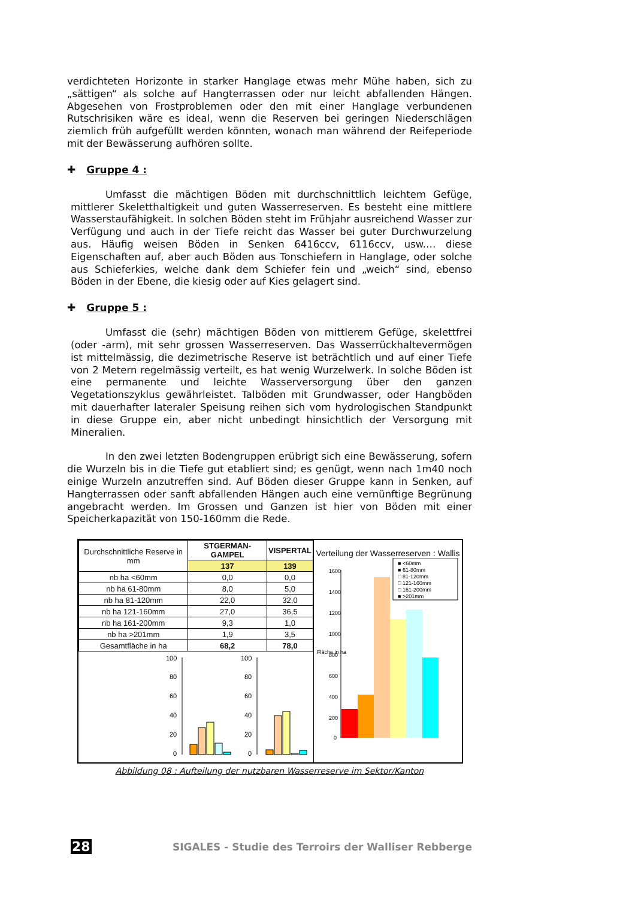verdichteten Horizonte in starker Hanglage etwas mehr Mühe haben, sich zu „sättigen“ als solche auf Hangterrassen oder nur leicht abfallenden Hängen. Abgesehen von Frostproblemen oder den mit einer Hanglage verbundenen Rutschrisiken wäre es ideal, wenn die Reserven bei geringen Niederschlägen ziemlich früh aufgefüllt werden könnten, wonach man während der Reifeperiode mit der Bewässerung aufhören sollte.
✚ Gruppe 4 :
Umfasst die mächtigen Böden mit durchschnittlich leichtem Gefüge, mittlerer Skeletthaltigkeit und guten Wasserreserven. Es besteht eine mittlere Wasserstaufähigkeit. In solchen Böden steht im Frühjahr ausreichend Wasser zur Verfügung und auch in der Tiefe reicht das Wasser bei guter Durchwurzelung aus. Häufig weisen Böden in Senken 6416ccv, 6116ccv, usw.… diese Eigenschaften auf, aber auch Böden aus Tonschiefern in Hanglage, oder solche aus Schieferkies, welche dank dem Schiefer fein und „weich“ sind, ebenso Böden in der Ebene, die kiesig oder auf Kies gelagert sind.
✚ Gruppe 5 :
Umfasst die (sehr) mächtigen Böden von mittlerem Gefüge, skelettfrei (oder -arm), mit sehr grossen Wasserreserven. Das Wasserrückhaltevermögen ist mittelmässig, die dezimetrische Reserve ist beträchtlich und auf einer Tiefe von 2 Metern regelmässig verteilt, es hat wenig Wurzelwerk. In solche Böden ist eine permanente und leichte Wasserversorgung über den ganzen Vegetationszyklus gewährleistet. Talböden mit Grundwasser, oder Hangböden mit dauerhafter lateraler Speisung reihen sich vom hydrologischen Standpunkt in diese Gruppe ein, aber nicht unbedingt hinsichtlich der Versorgung mit Mineralien.
In den zwei letzten Bodengruppen erübrigt sich eine Bewässerung, sofern die Wurzeln bis in die Tiefe gut etabliert sind; es genügt, wenn nach 1m40 noch einige Wurzeln anzutreffen sind. Auf Böden dieser Gruppe kann in Senken, auf Hangterrassen oder sanft abfallenden Hängen auch eine vernünftige Begrünung angebracht werden. Im Grossen und Ganzen ist hier von Böden mit einer Speicherkapazität von 150-160mm die Rede.
| Durchschnittliche Reserve in mm | STGERMAN-GAMPEL | VISPERTAL |
| --- | --- | --- |
| | 137 | 139 |
| nb ha <60mm | 0,0 | 0,0 |
| nb ha 61-80mm | 8,0 | 5,0 |
| nb ha 81-120mm | 22,0 | 32,0 |
| nb ha 121-160mm | 27,0 | 36,5 |
| nb ha 161-200mm | 9,3 | 1,0 |
| nb ha >201mm | 1,9 | 3,5 |
| Gesamtfläche in ha | 68,2 | 78,0 |
100
80
60
40
20
0
100
80
60
40
20
0
Verteilung der Wasserreserven : Wallis
Fläche in ha
1600
1400
1200
1000
800
600
400
200
0
■ <60mm
■ 61-80mm
□ 81-120mm
□ 121-160mm
□ 161-200mm
■ >201mm
Abbildung 08 : Aufteilung der nutzbaren Wasserreserve im Sektor/Kanton
28 SIGALES - Studie des Terroirs der Walliser Rebberge